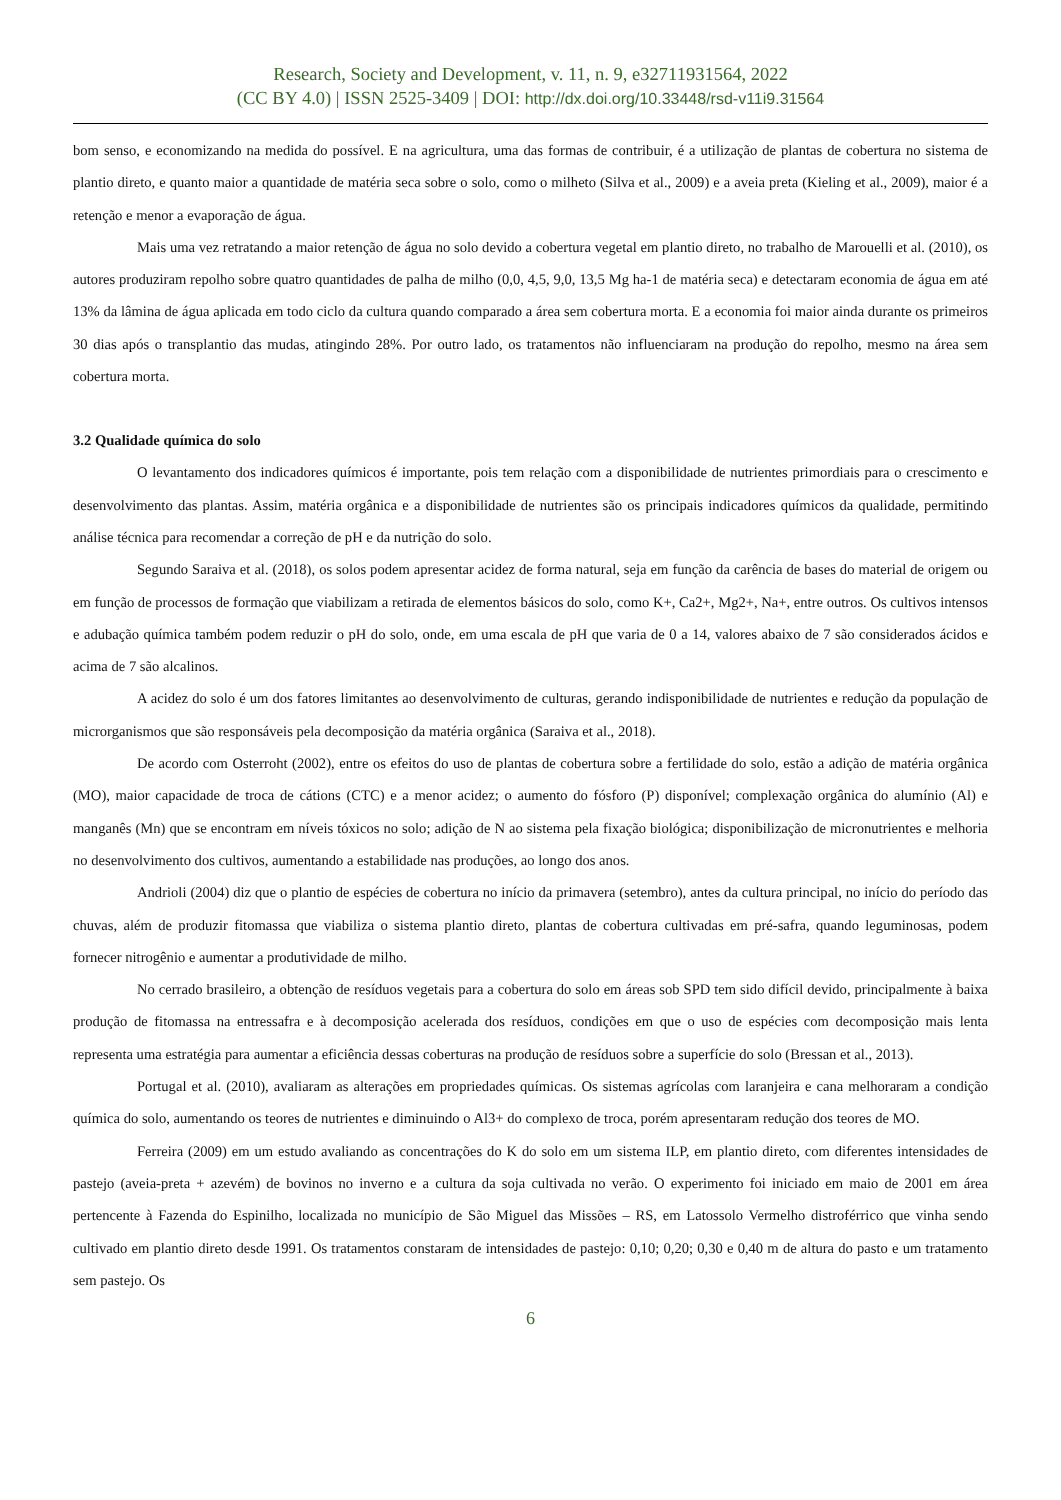Research, Society and Development, v. 11, n. 9, e32711931564, 2022
(CC BY 4.0) | ISSN 2525-3409 | DOI: http://dx.doi.org/10.33448/rsd-v11i9.31564
bom senso, e economizando na medida do possível. E na agricultura, uma das formas de contribuir, é a utilização de plantas de cobertura no sistema de plantio direto, e quanto maior a quantidade de matéria seca sobre o solo, como o milheto (Silva et al., 2009) e a aveia preta (Kieling et al., 2009), maior é a retenção e menor a evaporação de água.
Mais uma vez retratando a maior retenção de água no solo devido a cobertura vegetal em plantio direto, no trabalho de Marouelli et al. (2010), os autores produziram repolho sobre quatro quantidades de palha de milho (0,0, 4,5, 9,0, 13,5 Mg ha-1 de matéria seca) e detectaram economia de água em até 13% da lâmina de água aplicada em todo ciclo da cultura quando comparado a área sem cobertura morta. E a economia foi maior ainda durante os primeiros 30 dias após o transplantio das mudas, atingindo 28%. Por outro lado, os tratamentos não influenciaram na produção do repolho, mesmo na área sem cobertura morta.
3.2 Qualidade química do solo
O levantamento dos indicadores químicos é importante, pois tem relação com a disponibilidade de nutrientes primordiais para o crescimento e desenvolvimento das plantas. Assim, matéria orgânica e a disponibilidade de nutrientes são os principais indicadores químicos da qualidade, permitindo análise técnica para recomendar a correção de pH e da nutrição do solo.
Segundo Saraiva et al. (2018), os solos podem apresentar acidez de forma natural, seja em função da carência de bases do material de origem ou em função de processos de formação que viabilizam a retirada de elementos básicos do solo, como K+, Ca2+, Mg2+, Na+, entre outros. Os cultivos intensos e adubação química também podem reduzir o pH do solo, onde, em uma escala de pH que varia de 0 a 14, valores abaixo de 7 são considerados ácidos e acima de 7 são alcalinos.
A acidez do solo é um dos fatores limitantes ao desenvolvimento de culturas, gerando indisponibilidade de nutrientes e redução da população de microrganismos que são responsáveis pela decomposição da matéria orgânica (Saraiva et al., 2018).
De acordo com Osterroht (2002), entre os efeitos do uso de plantas de cobertura sobre a fertilidade do solo, estão a adição de matéria orgânica (MO), maior capacidade de troca de cátions (CTC) e a menor acidez; o aumento do fósforo (P) disponível; complexação orgânica do alumínio (Al) e manganês (Mn) que se encontram em níveis tóxicos no solo; adição de N ao sistema pela fixação biológica; disponibilização de micronutrientes e melhoria no desenvolvimento dos cultivos, aumentando a estabilidade nas produções, ao longo dos anos.
Andrioli (2004) diz que o plantio de espécies de cobertura no início da primavera (setembro), antes da cultura principal, no início do período das chuvas, além de produzir fitomassa que viabiliza o sistema plantio direto, plantas de cobertura cultivadas em pré-safra, quando leguminosas, podem fornecer nitrogênio e aumentar a produtividade de milho.
No cerrado brasileiro, a obtenção de resíduos vegetais para a cobertura do solo em áreas sob SPD tem sido difícil devido, principalmente à baixa produção de fitomassa na entressafra e à decomposição acelerada dos resíduos, condições em que o uso de espécies com decomposição mais lenta representa uma estratégia para aumentar a eficiência dessas coberturas na produção de resíduos sobre a superfície do solo (Bressan et al., 2013).
Portugal et al. (2010), avaliaram as alterações em propriedades químicas. Os sistemas agrícolas com laranjeira e cana melhoraram a condição química do solo, aumentando os teores de nutrientes e diminuindo o Al3+ do complexo de troca, porém apresentaram redução dos teores de MO.
Ferreira (2009) em um estudo avaliando as concentrações do K do solo em um sistema ILP, em plantio direto, com diferentes intensidades de pastejo (aveia-preta + azevém) de bovinos no inverno e a cultura da soja cultivada no verão. O experimento foi iniciado em maio de 2001 em área pertencente à Fazenda do Espinilho, localizada no município de São Miguel das Missões – RS, em Latossolo Vermelho distroférrico que vinha sendo cultivado em plantio direto desde 1991. Os tratamentos constaram de intensidades de pastejo: 0,10; 0,20; 0,30 e 0,40 m de altura do pasto e um tratamento sem pastejo. Os
6